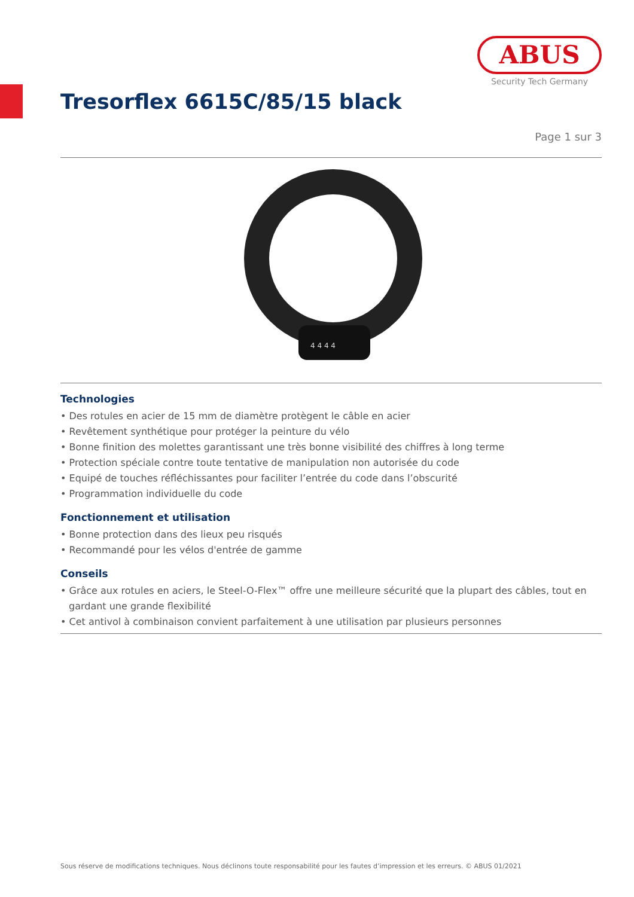ABUS
Security Tech Germany
Tresorflex 6615C/85/15 black
Page 1 sur 3
4 4 4 4
Technologies
• Des rotules en acier de 15 mm de diamètre protègent le câble en acier
• Revêtement synthétique pour protéger la peinture du vélo
• Bonne finition des molettes garantissant une très bonne visibilité des chiffres à long terme
• Protection spéciale contre toute tentative de manipulation non autorisée du code
• Equipé de touches réfléchissantes pour faciliter l’entrée du code dans l’obscurité
• Programmation individuelle du code
Fonctionnement et utilisation
• Bonne protection dans des lieux peu risqués
• Recommandé pour les vélos d'entrée de gamme
Conseils
• Grâce aux rotules en aciers, le Steel-O-Flex™ offre une meilleure sécurité que la plupart des câbles, tout en gardant une grande flexibilité
• Cet antivol à combinaison convient parfaitement à une utilisation par plusieurs personnes
Sous réserve de modifications techniques. Nous déclinons toute responsabilité pour les fautes d’impression et les erreurs. © ABUS 01/2021